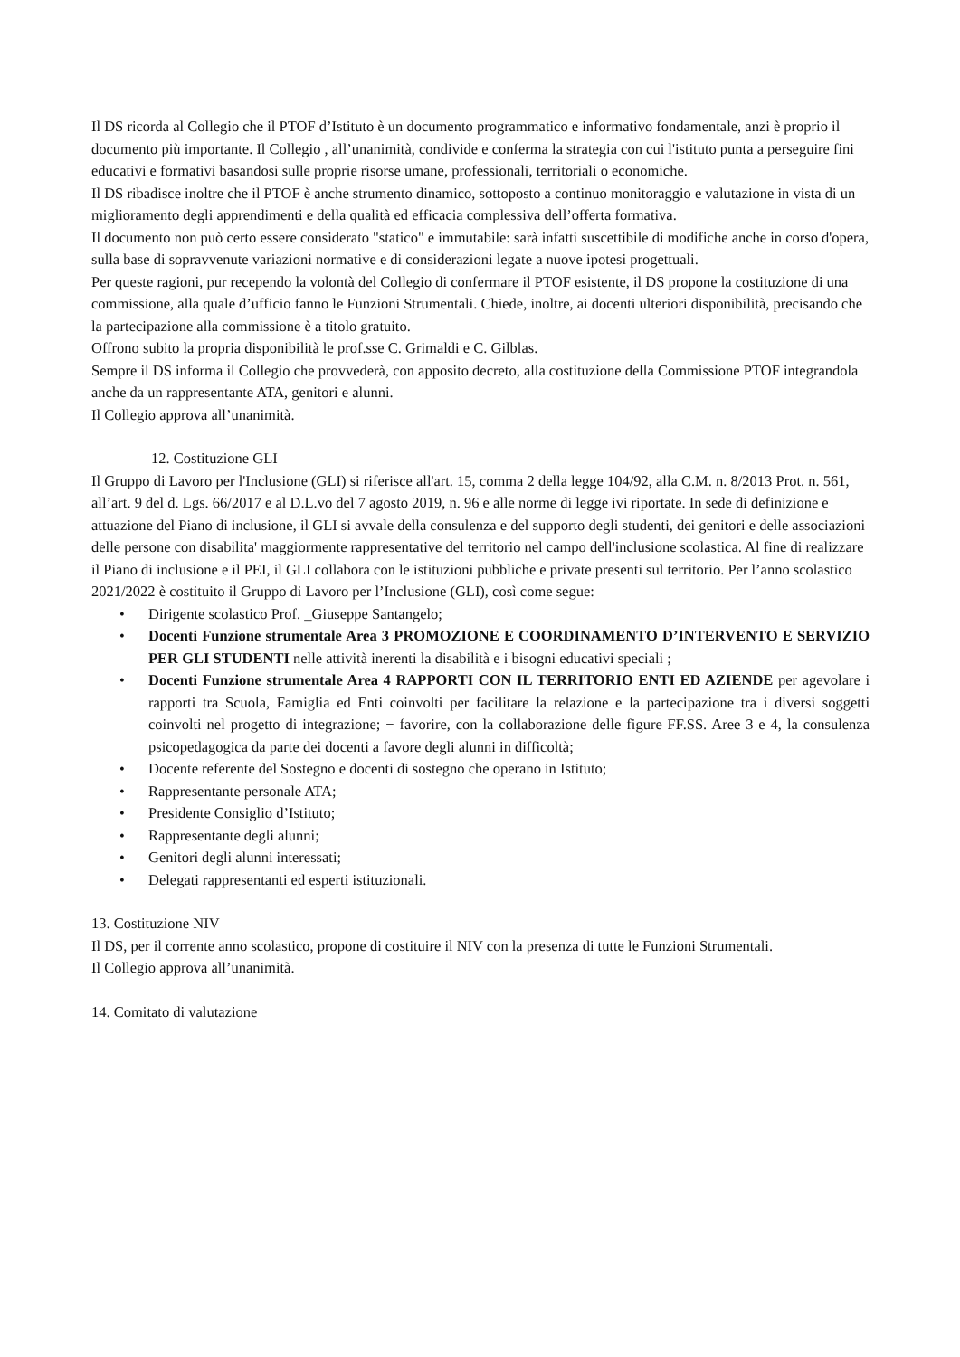Il DS ricorda al Collegio che il PTOF d’Istituto è un documento programmatico e informativo fondamentale, anzi è proprio il documento più importante. Il Collegio , all’unanimità, condivide e conferma la strategia con cui l'istituto punta a perseguire fini educativi e formativi basandosi sulle proprie risorse umane, professionali, territoriali o economiche.
Il DS ribadisce inoltre che il PTOF è anche strumento dinamico, sottoposto a continuo monitoraggio e valutazione in vista di un miglioramento degli apprendimenti e della qualità ed efficacia complessiva dell’offerta formativa.
Il documento non può certo essere considerato "statico" e immutabile: sarà infatti suscettibile di modifiche anche in corso d'opera, sulla base di sopravvenute variazioni normative e di considerazioni legate a nuove ipotesi progettuali.
Per queste ragioni, pur recependo la volontà del Collegio di confermare il PTOF esistente, il DS propone la costituzione di una commissione, alla quale d’ufficio fanno le Funzioni Strumentali. Chiede, inoltre, ai docenti ulteriori disponibilità, precisando che la partecipazione alla commissione è a titolo gratuito.
Offrono subito la propria disponibilità le prof.sse C. Grimaldi e C. Gilblas.
Sempre il DS informa il Collegio che provvederà, con apposito decreto, alla costituzione della Commissione PTOF integrandola anche da un rappresentante ATA, genitori e alunni.
Il Collegio approva all’unanimità.
12. Costituzione GLI
Il Gruppo di Lavoro per l'Inclusione (GLI) si riferisce all'art. 15, comma 2 della legge 104/92, alla C.M. n. 8/2013 Prot. n. 561, all’art. 9 del d. Lgs. 66/2017 e al D.L.vo del 7 agosto 2019, n. 96 e alle norme di legge ivi riportate. In sede di definizione e attuazione del Piano di inclusione, il GLI si avvale della consulenza e del supporto degli studenti, dei genitori e delle associazioni delle persone con disabilita' maggiormente rappresentative del territorio nel campo dell'inclusione scolastica. Al fine di realizzare il Piano di inclusione e il PEI, il GLI collabora con le istituzioni pubbliche e private presenti sul territorio. Per l’anno scolastico 2021/2022 è costituito il Gruppo di Lavoro per l’Inclusione (GLI), così come segue:
• Dirigente scolastico Prof. _Giuseppe Santangelo;
• Docenti Funzione strumentale Area 3 PROMOZIONE E COORDINAMENTO D’INTERVENTO E SERVIZIO PER GLI STUDENTI nelle attività inerenti la disabilità e i bisogni educativi speciali ;
• Docenti Funzione strumentale Area 4 RAPPORTI CON IL TERRITORIO ENTI ED AZIENDE per agevolare i rapporti tra Scuola, Famiglia ed Enti coinvolti per facilitare la relazione e la partecipazione tra i diversi soggetti coinvolti nel progetto di integrazione; − favorire, con la collaborazione delle figure FF.SS. Aree 3 e 4, la consulenza psicopedagogica da parte dei docenti a favore degli alunni in difficoltà;
• Docente referente del Sostegno e docenti di sostegno che operano in Istituto;
• Rappresentante personale ATA;
• Presidente Consiglio d’Istituto;
• Rappresentante degli alunni;
• Genitori degli alunni interessati;
• Delegati rappresentanti ed esperti istituzionali.
13. Costituzione NIV
Il DS, per il corrente anno scolastico, propone di costituire il NIV con la presenza di tutte le Funzioni Strumentali.
Il Collegio approva all’unanimità.
14. Comitato di valutazione